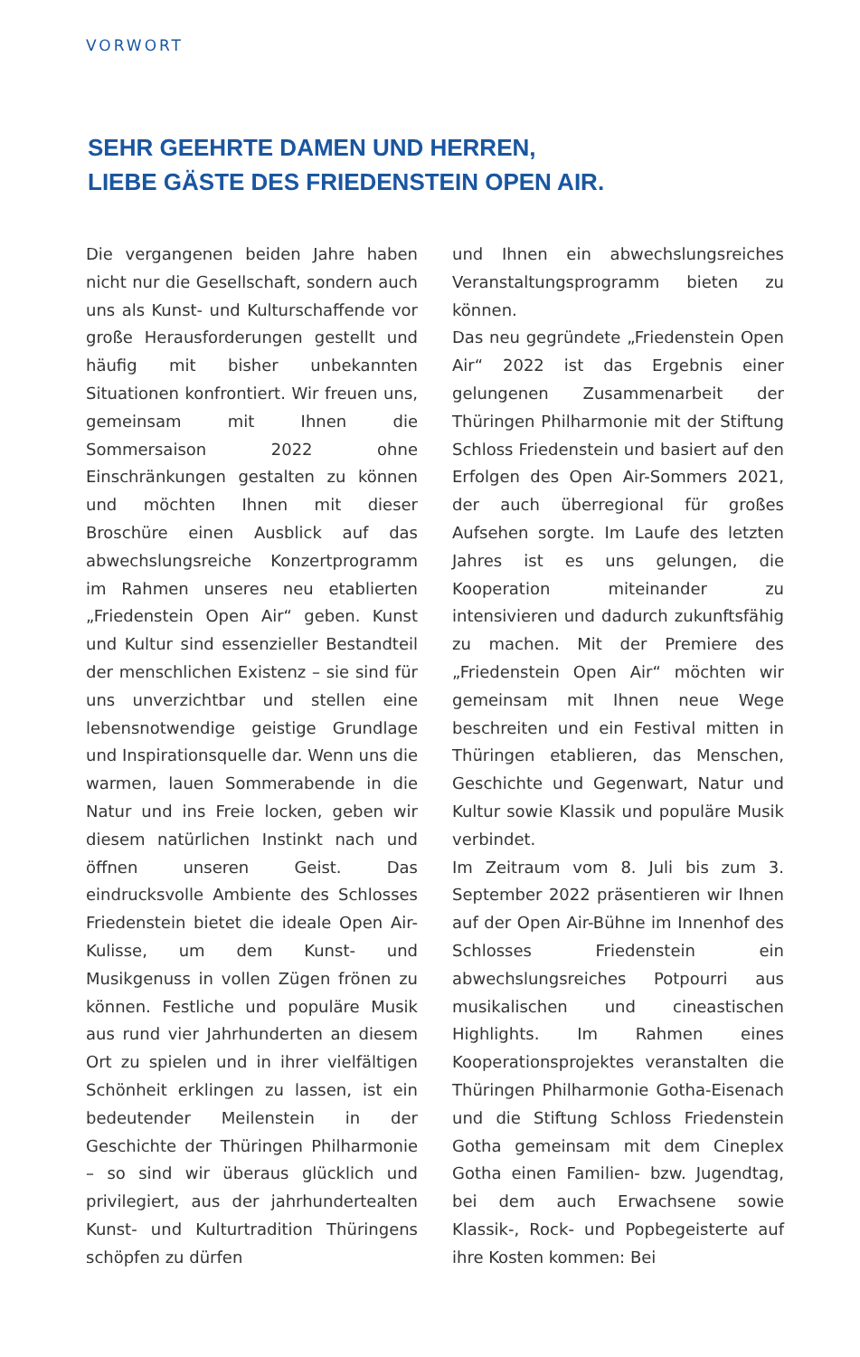VORWORT
SEHR GEEHRTE DAMEN UND HERREN,
LIEBE GÄSTE DES FRIEDENSTEIN OPEN AIR.
Die vergangenen beiden Jahre haben nicht nur die Gesellschaft, sondern auch uns als Kunst- und Kulturschaffende vor große Herausforderungen gestellt und häufig mit bisher unbekannten Situationen konfrontiert. Wir freuen uns, gemeinsam mit Ihnen die Sommersaison 2022 ohne Einschränkungen gestalten zu können und möchten Ihnen mit dieser Broschüre einen Ausblick auf das abwechslungsreiche Konzertprogramm im Rahmen unseres neu etablierten „Friedenstein Open Air“ geben. Kunst und Kultur sind essenzieller Bestandteil der menschlichen Existenz – sie sind für uns unverzichtbar und stellen eine lebensnotwendige geistige Grundlage und Inspirationsquelle dar. Wenn uns die warmen, lauen Sommerabende in die Natur und ins Freie locken, geben wir diesem natürlichen Instinkt nach und öffnen unseren Geist. Das eindrucksvolle Ambiente des Schlosses Friedenstein bietet die ideale Open Air-Kulisse, um dem Kunst- und Musikgenuss in vollen Zügen frönen zu können. Festliche und populäre Musik aus rund vier Jahrhunderten an diesem Ort zu spielen und in ihrer vielfältigen Schönheit erklingen zu lassen, ist ein bedeutender Meilenstein in der Geschichte der Thüringen Philharmonie – so sind wir überaus glücklich und privilegiert, aus der jahrhundertealten Kunst- und Kulturtradition Thüringens schöpfen zu dürfen
und Ihnen ein abwechslungsreiches Veranstaltungsprogramm bieten zu können.
Das neu gegründete „Friedenstein Open Air“ 2022 ist das Ergebnis einer gelungenen Zusammenarbeit der Thüringen Philharmonie mit der Stiftung Schloss Friedenstein und basiert auf den Erfolgen des Open Air-Sommers 2021, der auch überregional für großes Aufsehen sorgte. Im Laufe des letzten Jahres ist es uns gelungen, die Kooperation miteinander zu intensivieren und dadurch zukunftsfähig zu machen. Mit der Premiere des „Friedenstein Open Air“ möchten wir gemeinsam mit Ihnen neue Wege beschreiten und ein Festival mitten in Thüringen etablieren, das Menschen, Geschichte und Gegenwart, Natur und Kultur sowie Klassik und populäre Musik verbindet.
Im Zeitraum vom 8. Juli bis zum 3. September 2022 präsentieren wir Ihnen auf der Open Air-Bühne im Innenhof des Schlosses Friedenstein ein abwechslungsreiches Potpourri aus musikalischen und cineastischen Highlights. Im Rahmen eines Kooperationsprojektes veranstalten die Thüringen Philharmonie Gotha-Eisenach und die Stiftung Schloss Friedenstein Gotha gemeinsam mit dem Cineplex Gotha einen Familien- bzw. Jugendtag, bei dem auch Erwachsene sowie Klassik-, Rock- und Popbegeisterte auf ihre Kosten kommen: Bei